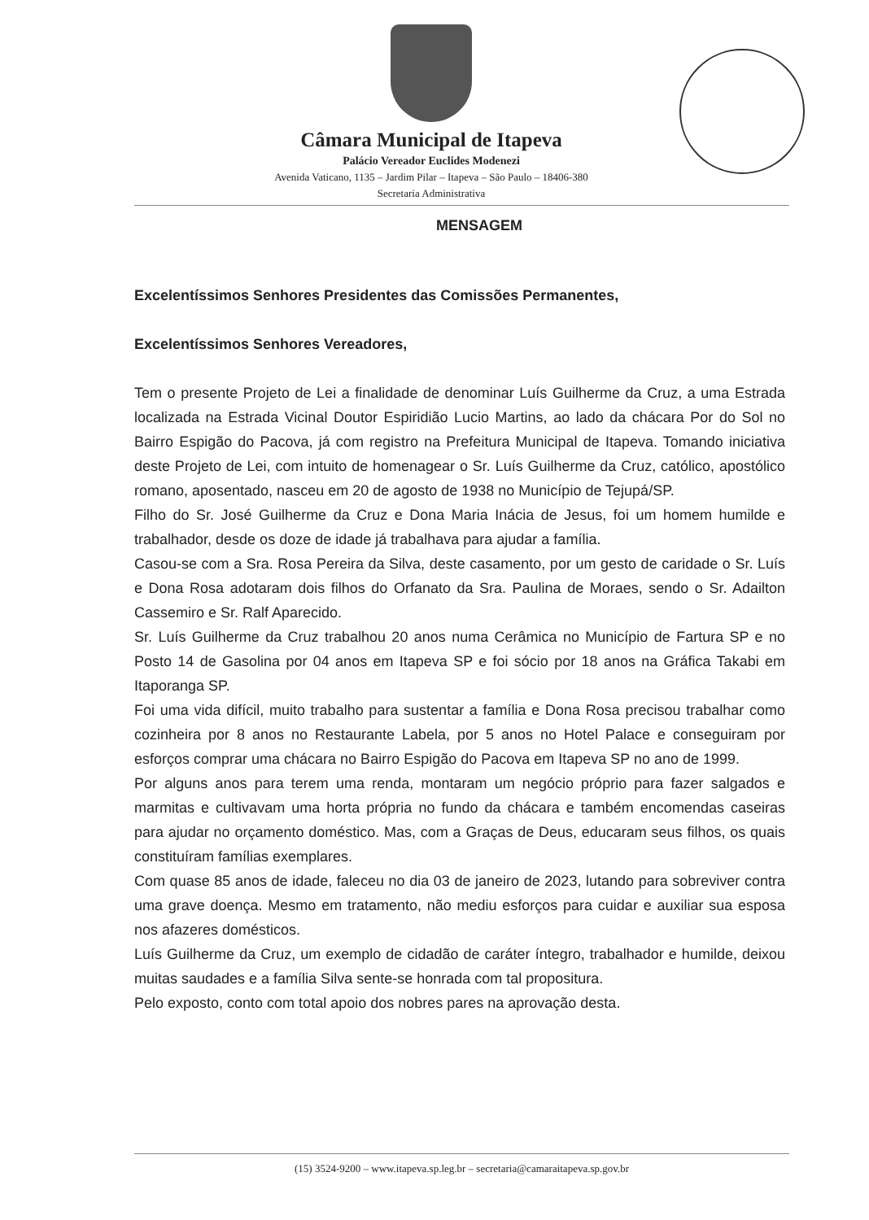Câmara Municipal de Itapeva
Palácio Vereador Euclides Modenezi
Avenida Vaticano, 1135 – Jardim Pilar – Itapeva – São Paulo – 18406-380
Secretaria Administrativa
MENSAGEM
Excelentíssimos Senhores Presidentes das Comissões Permanentes,
Excelentíssimos Senhores Vereadores,
Tem o presente Projeto de Lei a finalidade de denominar Luís Guilherme da Cruz, a uma Estrada localizada na Estrada Vicinal Doutor Espiridião Lucio Martins, ao lado da chácara Por do Sol no Bairro Espigão do Pacova, já com registro na Prefeitura Municipal de Itapeva. Tomando iniciativa deste Projeto de Lei, com intuito de homenagear o Sr. Luís Guilherme da Cruz, católico, apostólico romano, aposentado, nasceu em 20 de agosto de 1938 no Município de Tejupá/SP.
Filho do Sr. José Guilherme da Cruz e Dona Maria Inácia de Jesus, foi um homem humilde e trabalhador, desde os doze de idade já trabalhava para ajudar a família.
Casou-se com a Sra. Rosa Pereira da Silva, deste casamento, por um gesto de caridade o Sr. Luís e Dona Rosa adotaram dois filhos do Orfanato da Sra. Paulina de Moraes, sendo o Sr. Adailton Cassemiro e Sr. Ralf Aparecido.
Sr. Luís Guilherme da Cruz trabalhou 20 anos numa Cerâmica no Município de Fartura SP e no Posto 14 de Gasolina por 04 anos em Itapeva SP e foi sócio por 18 anos na Gráfica Takabi em Itaporanga SP.
Foi uma vida difícil, muito trabalho para sustentar a família e Dona Rosa precisou trabalhar como cozinheira por 8 anos no Restaurante Labela, por 5 anos no Hotel Palace e conseguiram por esforços comprar uma chácara no Bairro Espigão do Pacova em Itapeva SP no ano de 1999.
Por alguns anos para terem uma renda, montaram um negócio próprio para fazer salgados e marmitas e cultivavam uma horta própria no fundo da chácara e também encomendas caseiras para ajudar no orçamento doméstico. Mas, com a Graças de Deus, educaram seus filhos, os quais constituíram famílias exemplares.
Com quase 85 anos de idade, faleceu no dia 03 de janeiro de 2023, lutando para sobreviver contra uma grave doença. Mesmo em tratamento, não mediu esforços para cuidar e auxiliar sua esposa nos afazeres domésticos.
Luís Guilherme da Cruz, um exemplo de cidadão de caráter íntegro, trabalhador e humilde, deixou muitas saudades e a família Silva sente-se honrada com tal propositura.
Pelo exposto, conto com total apoio dos nobres pares na aprovação desta.
(15) 3524-9200 – www.itapeva.sp.leg.br – secretaria@camaraitapeva.sp.gov.br